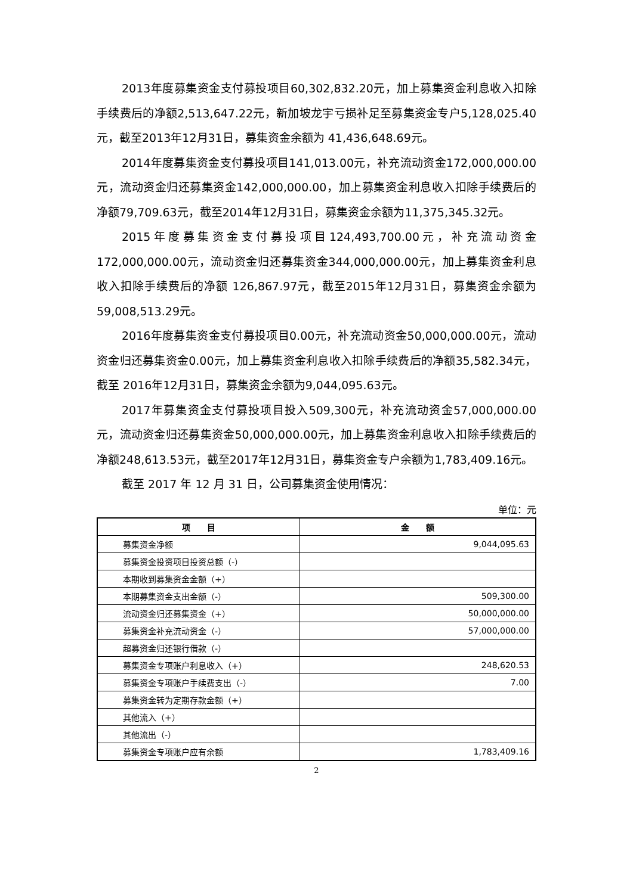2013年度募集资金支付募投项目60,302,832.20元，加上募集资金利息收入扣除手续费后的净额2,513,647.22元，新加坡龙宇亏损补足至募集资金专户5,128,025.40元，截至2013年12月31日，募集资金余额为 41,436,648.69元。
2014年度募集资金支付募投项目141,013.00元，补充流动资金172,000,000.00元，流动资金归还募集资金142,000,000.00，加上募集资金利息收入扣除手续费后的净额79,709.63元，截至2014年12月31日，募集资金余额为11,375,345.32元。
2015年度募集资金支付募投项目124,493,700.00元，补充流动资金172,000,000.00元，流动资金归还募集资金344,000,000.00元，加上募集资金利息收入扣除手续费后的净额 126,867.97元，截至2015年12月31日，募集资金余额为59,008,513.29元。
2016年度募集资金支付募投项目0.00元，补充流动资金50,000,000.00元，流动资金归还募集资金0.00元，加上募集资金利息收入扣除手续费后的净额35,582.34元，截至 2016年12月31日，募集资金余额为9,044,095.63元。
2017年募集资金支付募投项目投入509,300元，补充流动资金57,000,000.00元，流动资金归还募集资金50,000,000.00元，加上募集资金利息收入扣除手续费后的净额248,613.53元，截至2017年12月31日，募集资金专户余额为1,783,409.16元。
截至 2017 年 12 月 31 日，公司募集资金使用情况：
单位：元
| 项 目 | 金 额 |
| --- | --- |
| 募集资金净额 | 9,044,095.63 |
| 募集资金投资项目投资总额（-） | |
| 本期收到募集资金金额（+） | |
| 本期募集资金支出金额（-） | 509,300.00 |
| 流动资金归还募集资金（+） | 50,000,000.00 |
| 募集资金补充流动资金（-） | 57,000,000.00 |
| 超募资金归还银行借款（-） | |
| 募集资金专项账户利息收入（+） | 248,620.53 |
| 募集资金专项账户手续费支出（-） | 7.00 |
| 募集资金转为定期存款金额（+） | |
| 其他流入（+） | |
| 其他流出（-） | |
| 募集资金专项账户应有余额 | 1,783,409.16 |
2